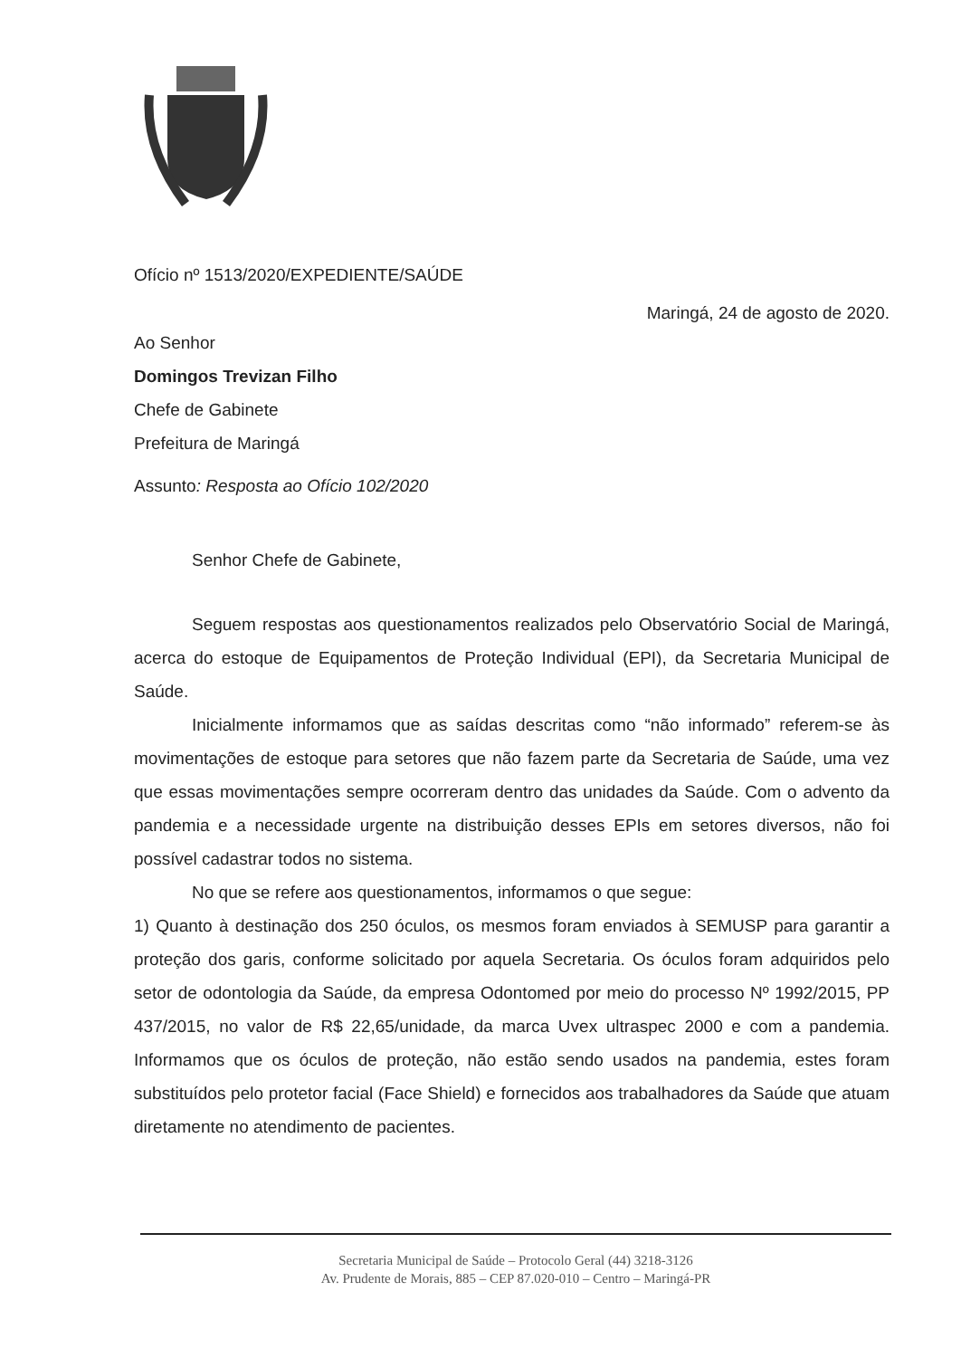Ofício nº 1513/2020/EXPEDIENTE/SAÚDE
Maringá, 24 de agosto de 2020.
Ao Senhor
Domingos Trevizan Filho
Chefe de Gabinete
Prefeitura de Maringá
Assunto: Resposta ao Ofício 102/2020
Senhor Chefe de Gabinete,
Seguem respostas aos questionamentos realizados pelo Observatório Social de Maringá, acerca do estoque de Equipamentos de Proteção Individual (EPI), da Secretaria Municipal de Saúde.
Inicialmente informamos que as saídas descritas como “não informado” referem-se às movimentações de estoque para setores que não fazem parte da Secretaria de Saúde, uma vez que essas movimentações sempre ocorreram dentro das unidades da Saúde. Com o advento da pandemia e a necessidade urgente na distribuição desses EPIs em setores diversos, não foi possível cadastrar todos no sistema.
No que se refere aos questionamentos, informamos o que segue:
1) Quanto à destinação dos 250 óculos, os mesmos foram enviados à SEMUSP para garantir a proteção dos garis, conforme solicitado por aquela Secretaria. Os óculos foram adquiridos pelo setor de odontologia da Saúde, da empresa Odontomed por meio do processo Nº 1992/2015, PP 437/2015, no valor de R$ 22,65/unidade, da marca Uvex ultraspec 2000 e com a pandemia. Informamos que os óculos de proteção, não estão sendo usados na pandemia, estes foram substituídos pelo protetor facial (Face Shield) e fornecidos aos trabalhadores da Saúde que atuam diretamente no atendimento de pacientes.
Secretaria Municipal de Saúde – Protocolo Geral (44) 3218-3126
Av. Prudente de Morais, 885 – CEP 87.020-010 – Centro – Maringá-PR